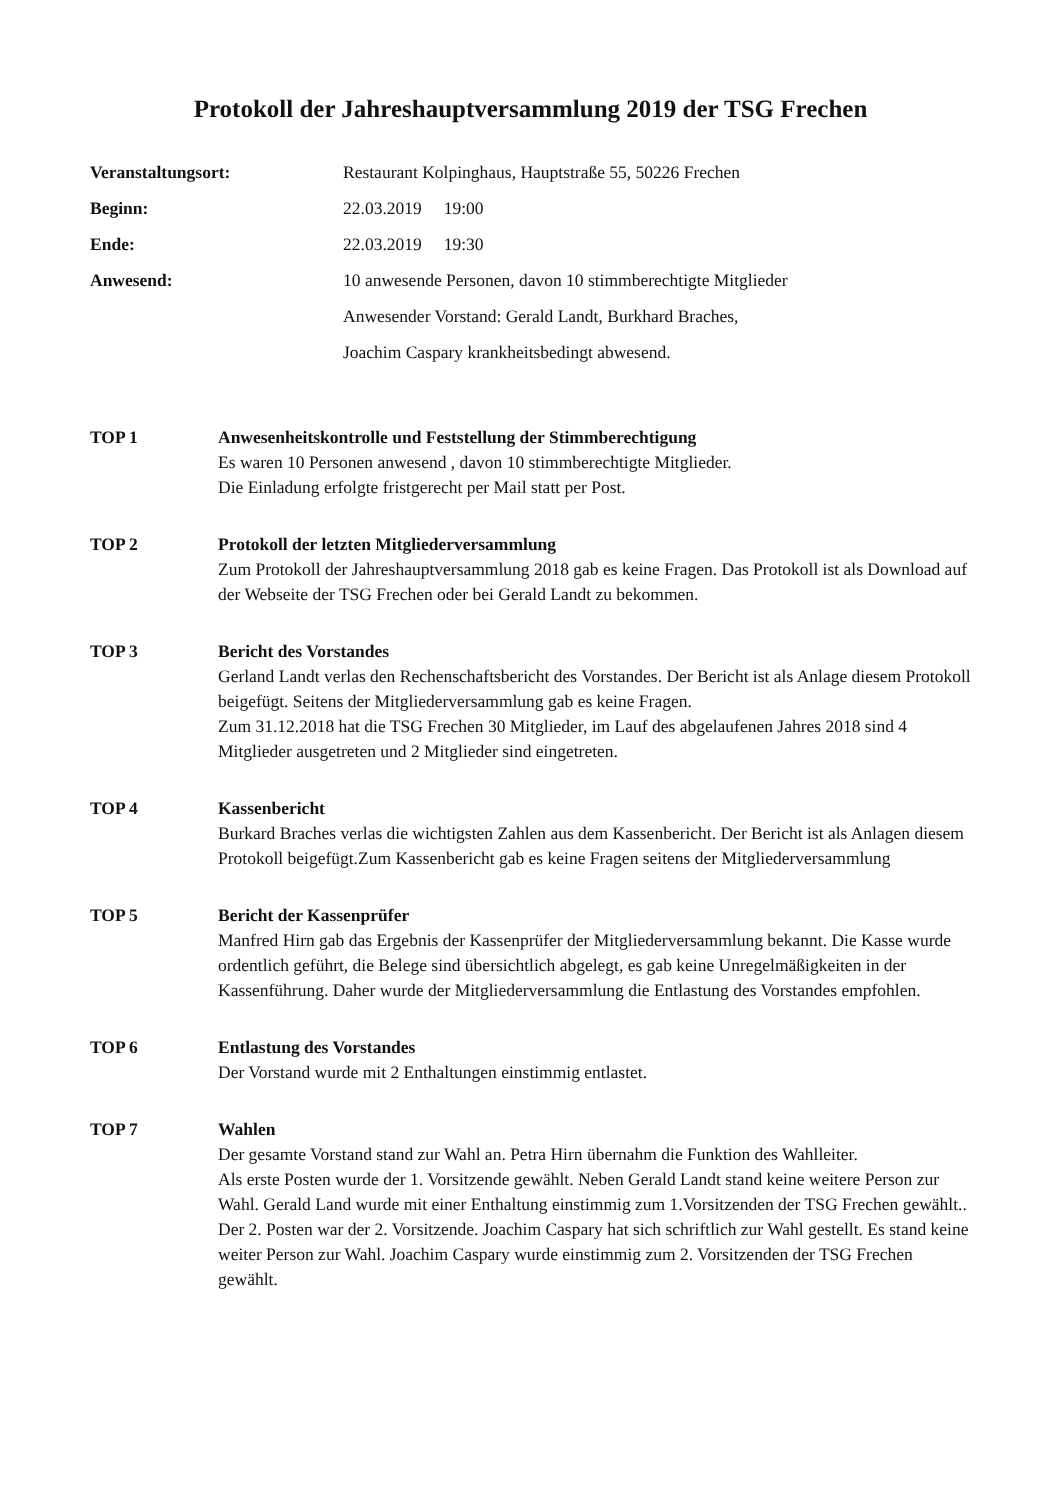Protokoll der Jahreshauptversammlung 2019 der TSG Frechen
Veranstaltungsort:
Restaurant Kolpinghaus, Hauptstraße 55, 50226 Frechen
Beginn:
22.03.2019 19:00
Ende:
22.03.2019 19:30
Anwesend:
10 anwesende Personen, davon 10 stimmberechtigte Mitglieder
Anwesender Vorstand: Gerald Landt, Burkhard Braches,
Joachim Caspary krankheitsbedingt abwesend.
TOP 1
Anwesenheitskontrolle und Feststellung der Stimmberechtigung
Es waren 10 Personen anwesend , davon 10 stimmberechtigte Mitglieder.
Die Einladung erfolgte fristgerecht per Mail statt per Post.
TOP 2
Protokoll der letzten Mitgliederversammlung
Zum Protokoll der Jahreshauptversammlung 2018 gab es keine Fragen. Das Protokoll ist als Download auf der Webseite der TSG Frechen oder bei Gerald Landt zu bekommen.
TOP 3
Bericht des Vorstandes
Gerland Landt verlas den Rechenschaftsbericht des Vorstandes. Der Bericht ist als Anlage diesem Protokoll beigefügt. Seitens der Mitgliederversammlung gab es keine Fragen.
Zum 31.12.2018 hat die TSG Frechen 30 Mitglieder, im Lauf des abgelaufenen Jahres 2018 sind 4 Mitglieder ausgetreten und 2 Mitglieder sind eingetreten.
TOP 4
Kassenbericht
Burkard Braches verlas die wichtigsten Zahlen aus dem Kassenbericht. Der Bericht ist als Anlagen diesem Protokoll beigefügt.Zum Kassenbericht gab es keine Fragen seitens der Mitgliederversammlung
TOP 5
Bericht der Kassenprüfer
Manfred Hirn gab das Ergebnis der Kassenprüfer der Mitgliederversammlung bekannt. Die Kasse wurde ordentlich geführt, die Belege sind übersichtlich abgelegt, es gab keine Unregelmäßigkeiten in der Kassenführung. Daher wurde der Mitgliederversammlung die Entlastung des Vorstandes empfohlen.
TOP 6
Entlastung des Vorstandes
Der Vorstand wurde mit 2 Enthaltungen einstimmig entlastet.
TOP 7
Wahlen
Der gesamte Vorstand stand zur Wahl an. Petra Hirn übernahm die Funktion des Wahlleiter.
Als erste Posten wurde der 1. Vorsitzende gewählt. Neben Gerald Landt stand keine weitere Person zur Wahl. Gerald Land wurde mit einer Enthaltung einstimmig zum 1.Vorsitzenden der TSG Frechen gewählt..
Der 2. Posten war der 2. Vorsitzende. Joachim Caspary hat sich schriftlich zur Wahl gestellt. Es stand keine weiter Person zur Wahl. Joachim Caspary wurde einstimmig zum 2. Vorsitzenden der TSG Frechen gewählt.